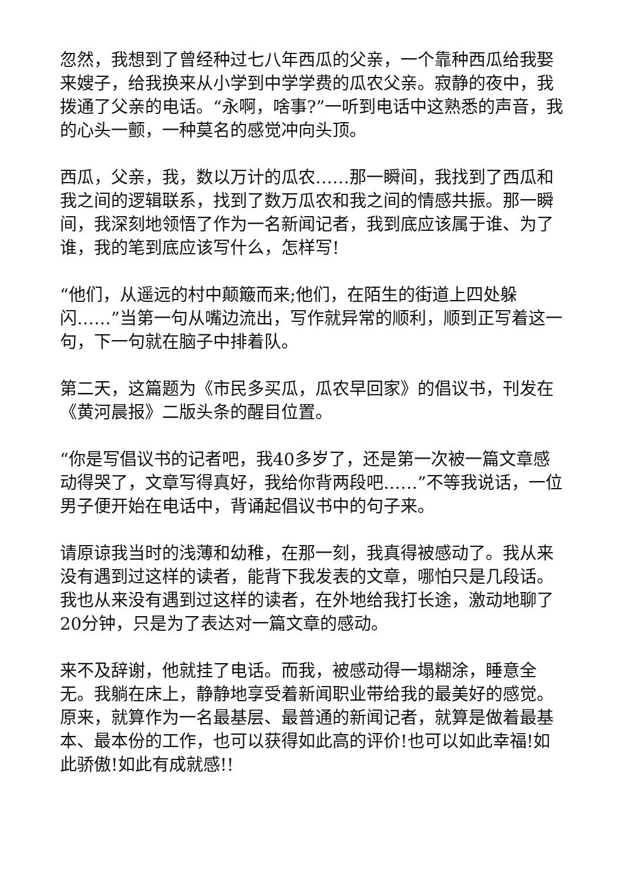忽然，我想到了曾经种过七八年西瓜的父亲，一个靠种西瓜给我娶来嫂子，给我换来从小学到中学学费的瓜农父亲。寂静的夜中，我拨通了父亲的电话。“永啊，啥事?”一听到电话中这熟悉的声音，我的心头一颤，一种莫名的感觉冲向头顶。
西瓜，父亲，我，数以万计的瓜农……那一瞬间，我找到了西瓜和我之间的逻辑联系，找到了数万瓜农和我之间的情感共振。那一瞬间，我深刻地领悟了作为一名新闻记者，我到底应该属于谁、为了谁，我的笔到底应该写什么，怎样写!
“他们，从遥远的村中颠簸而来;他们，在陌生的街道上四处躲闪……”当第一句从嘴边流出，写作就异常的顺利，顺到正写着这一句，下一句就在脑子中排着队。
第二天，这篇题为《市民多买瓜，瓜农早回家》的倡议书，刊发在《黄河晨报》二版头条的醒目位置。
“你是写倡议书的记者吧，我40多岁了，还是第一次被一篇文章感动得哭了，文章写得真好，我给你背两段吧……”不等我说话，一位男子便开始在电话中，背诵起倡议书中的句子来。
请原谅我当时的浅薄和幼稚，在那一刻，我真得被感动了。我从来没有遇到过这样的读者，能背下我发表的文章，哪怕只是几段话。我也从来没有遇到过这样的读者，在外地给我打长途，激动地聊了20分钟，只是为了表达对一篇文章的感动。
来不及辞谢，他就挂了电话。而我，被感动得一塌糊涂，睡意全无。我躺在床上，静静地享受着新闻职业带给我的最美好的感觉。原来，就算作为一名最基层、最普通的新闻记者，就算是做着最基本、最本份的工作，也可以获得如此高的评价!也可以如此幸福!如此骄傲!如此有成就感!!